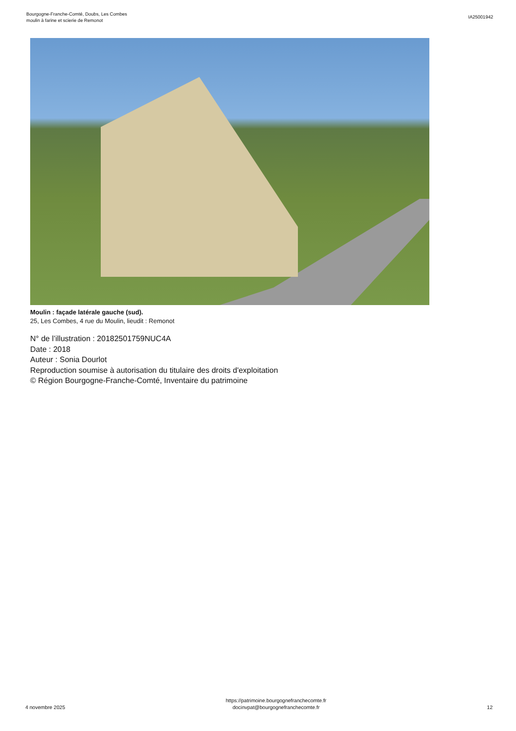Bourgogne-Franche-Comté, Doubs, Les Combes
moulin à farine et scierie de Remonot
IA25001942
Moulin : façade latérale gauche (sud).
25, Les Combes, 4 rue du Moulin, lieudit : Remonot
N° de l’illustration : 20182501759NUC4A
Date : 2018
Auteur : Sonia Dourlot
Reproduction soumise à autorisation du titulaire des droits d'exploitation
© Région Bourgogne-Franche-Comté, Inventaire du patrimoine
4 novembre 2025
https://patrimoine.bourgognefranchecomte.fr
docinvpat@bourgognefranchecomte.fr
12